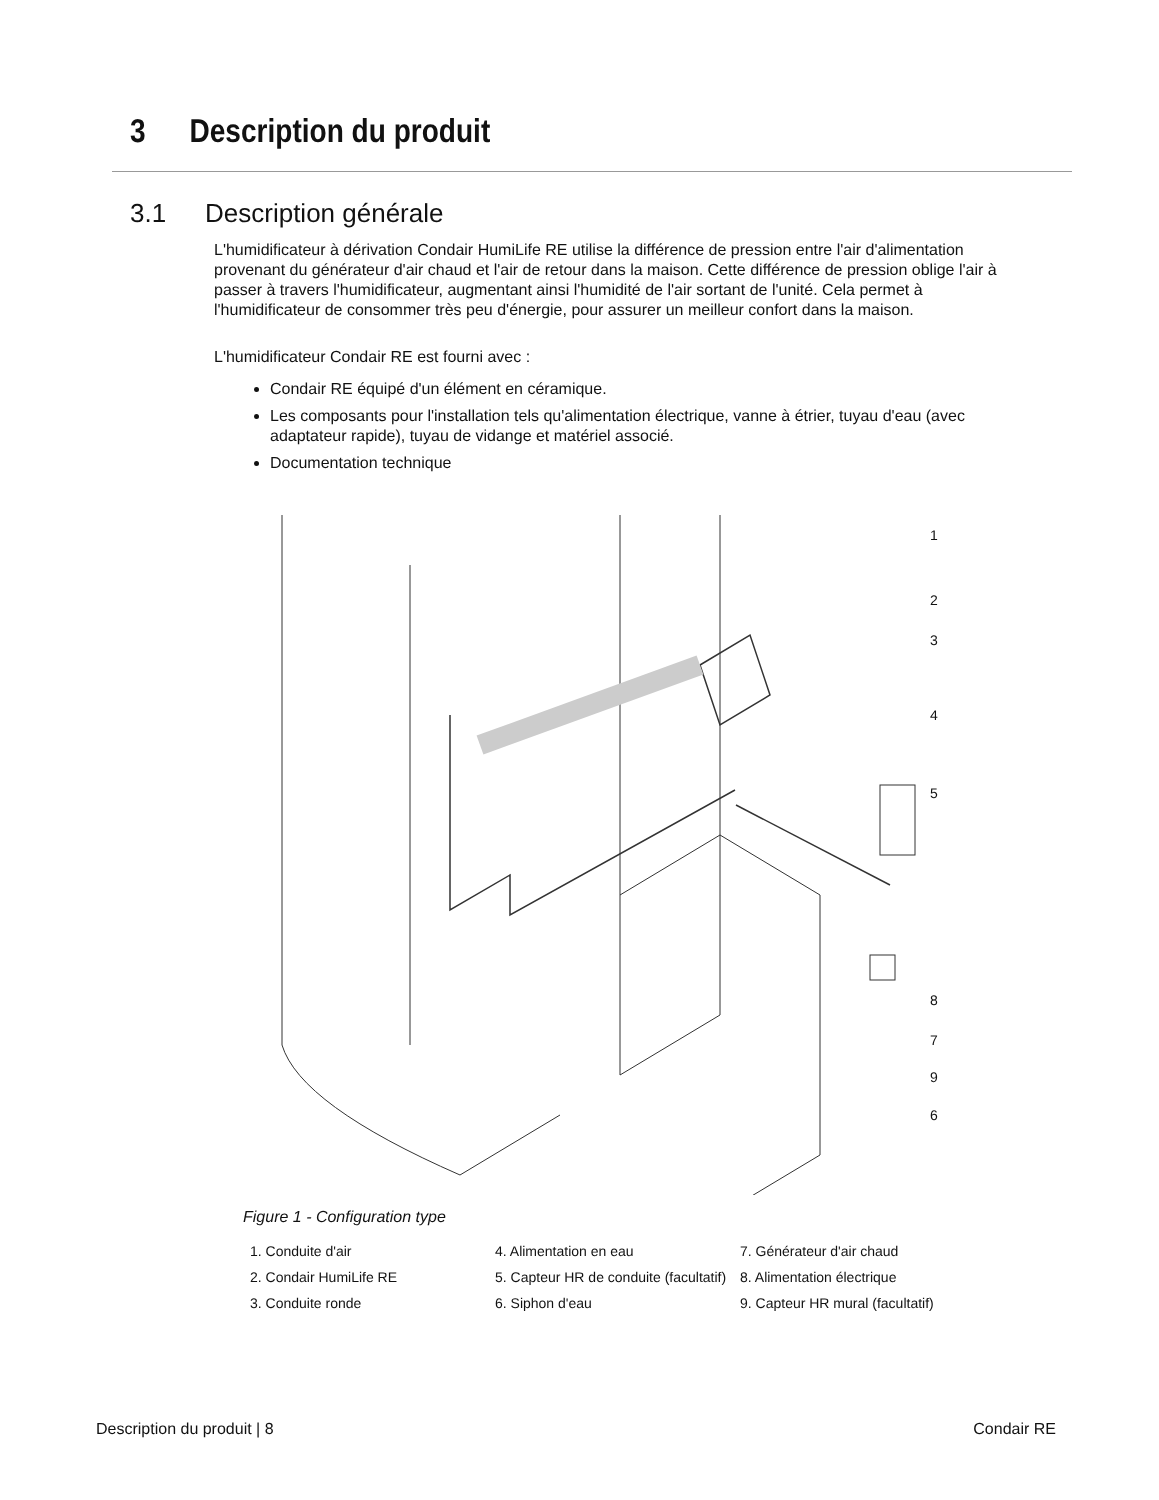3 Description du produit
3.1 Description générale
L'humidificateur à dérivation Condair HumiLife RE utilise la différence de pression entre l'air d'alimentation provenant du générateur d'air chaud et l'air de retour dans la maison. Cette différence de pression oblige l'air à passer à travers l'humidificateur, augmentant ainsi l'humidité de l'air sortant de l'unité. Cela permet à l'humidificateur de consommer très peu d'énergie, pour assurer un meilleur confort dans la maison.
L'humidificateur Condair RE est fourni avec :
Condair RE équipé d'un élément en céramique.
Les composants pour l'installation tels qu'alimentation électrique, vanne à étrier, tuyau d'eau (avec adaptateur rapide), tuyau de vidange et matériel associé.
Documentation technique
1
2
3
4
5
8
7
9
6
Figure 1 - Configuration type
1. Conduite d'air
4. Alimentation en eau
7. Générateur d'air chaud
2. Condair HumiLife RE
5. Capteur HR de conduite (facultatif)
8. Alimentation électrique
3. Conduite ronde
6. Siphon d'eau
9. Capteur HR mural (facultatif)
Description du produit | 8 Condair RE